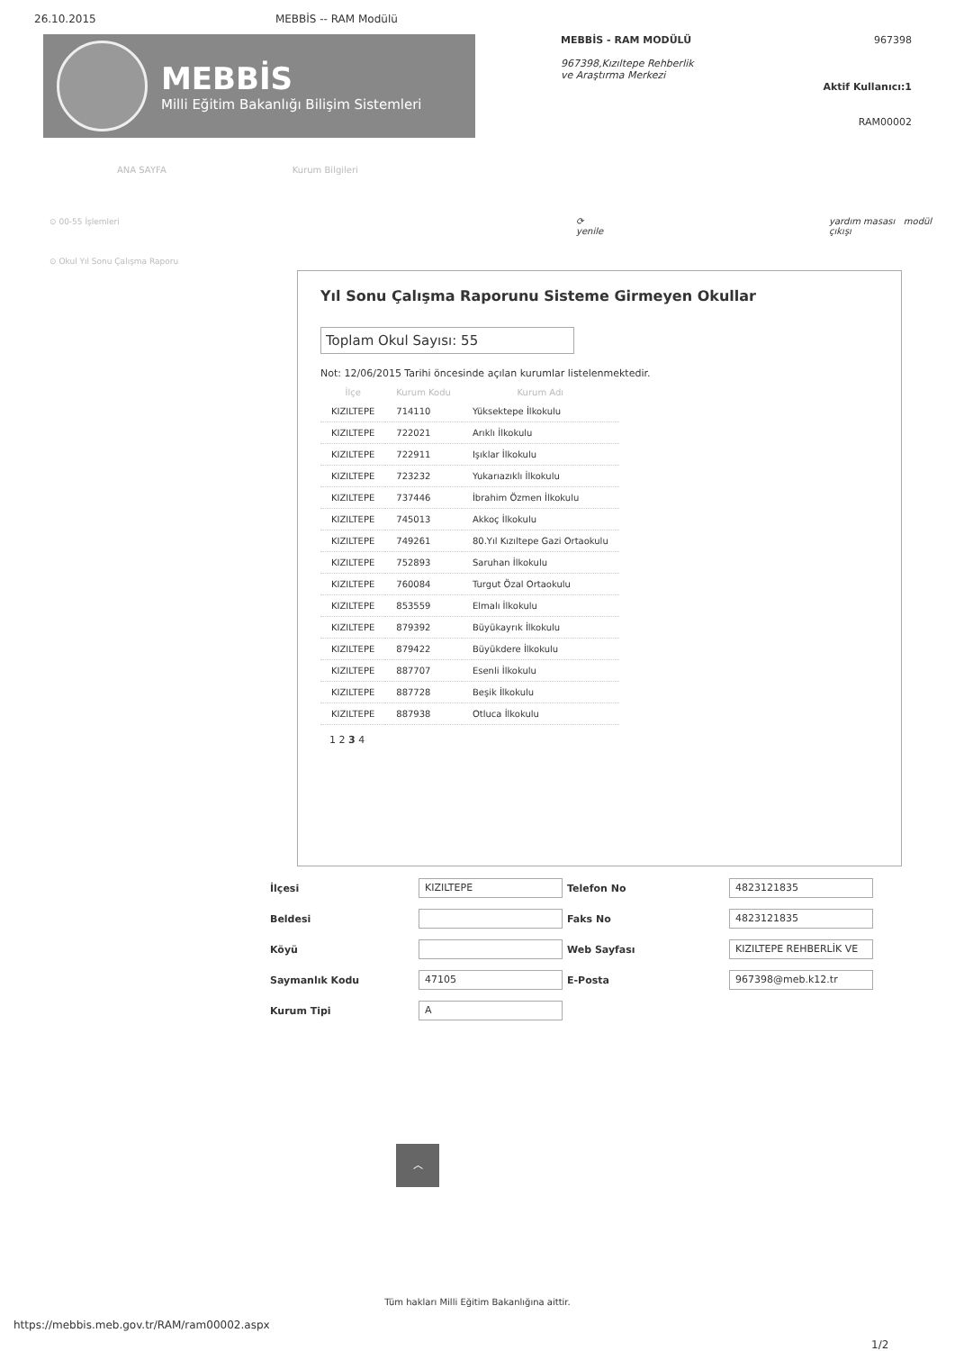26.10.2015 MEBBİS -- RAM Modülü
MEBBİS
Milli Eğitim Bakanlığı Bilişim Sistemleri
MEBBİS - RAM MODÜLÜ
967398,Kızıltepe Rehberlik ve Araştırma Merkezi
967398
Aktif Kullanıcı:1
RAM00002
ANA SAYFA Kurum Bilgileri
⊙ 00-55 İşlemleri
⊙ Okul Yıl Sonu Çalışma Raporu
⟳ yenile yardım masası modül çıkışı
Yıl Sonu Çalışma Raporunu Sisteme Girmeyen Okullar
Toplam Okul Sayısı: 55
Not: 12/06/2015 Tarihi öncesinde açılan kurumlar listelenmektedir.
| İlçe | Kurum Kodu | Kurum Adı |
| --- | --- | --- |
| KIZILTEPE | 714110 | Yüksektepe İlkokulu |
| KIZILTEPE | 722021 | Arıklı İlkokulu |
| KIZILTEPE | 722911 | Işıklar İlkokulu |
| KIZILTEPE | 723232 | Yukarıazıklı İlkokulu |
| KIZILTEPE | 737446 | İbrahim Özmen İlkokulu |
| KIZILTEPE | 745013 | Akkoç İlkokulu |
| KIZILTEPE | 749261 | 80.Yıl Kızıltepe Gazi Ortaokulu |
| KIZILTEPE | 752893 | Saruhan İlkokulu |
| KIZILTEPE | 760084 | Turgut Özal Ortaokulu |
| KIZILTEPE | 853559 | Elmalı İlkokulu |
| KIZILTEPE | 879392 | Büyükayrık İlkokulu |
| KIZILTEPE | 879422 | Büyükdere İlkokulu |
| KIZILTEPE | 887707 | Esenli İlkokulu |
| KIZILTEPE | 887728 | Beşik İlkokulu |
| KIZILTEPE | 887938 | Otluca İlkokulu |
1 2 3 4
İlçesi
KIZILTEPE
Telefon No
4823121835
Beldesi
Faks No
4823121835
Köyü
Web Sayfası
KIZILTEPE REHBERLİK VE
Saymanlık Kodu
47105
E-Posta
967398@meb.k12.tr
Kurum Tipi
A
︿
Tüm hakları Milli Eğitim Bakanlığına aittir.
https://mebbis.meb.gov.tr/RAM/ram00002.aspx
1/2